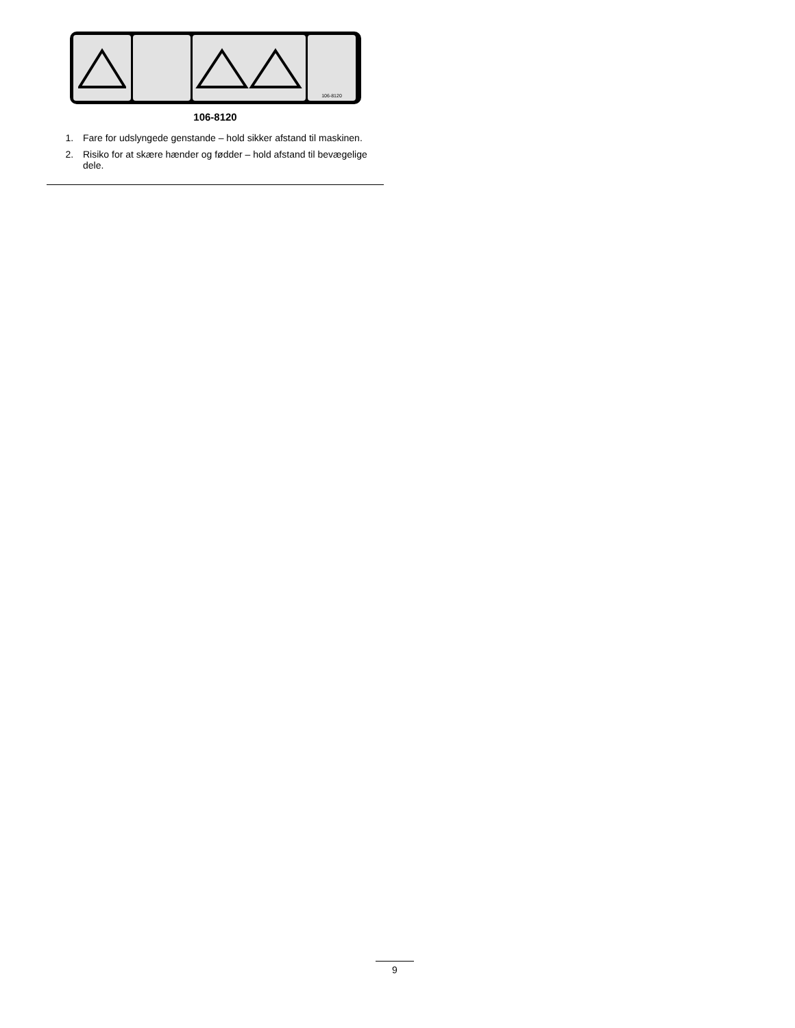106-8120
106-8120
1. Fare for udslyngede genstande – hold sikker afstand til maskinen.
2. Risiko for at skære hænder og fødder – hold afstand til bevægelige dele.
9